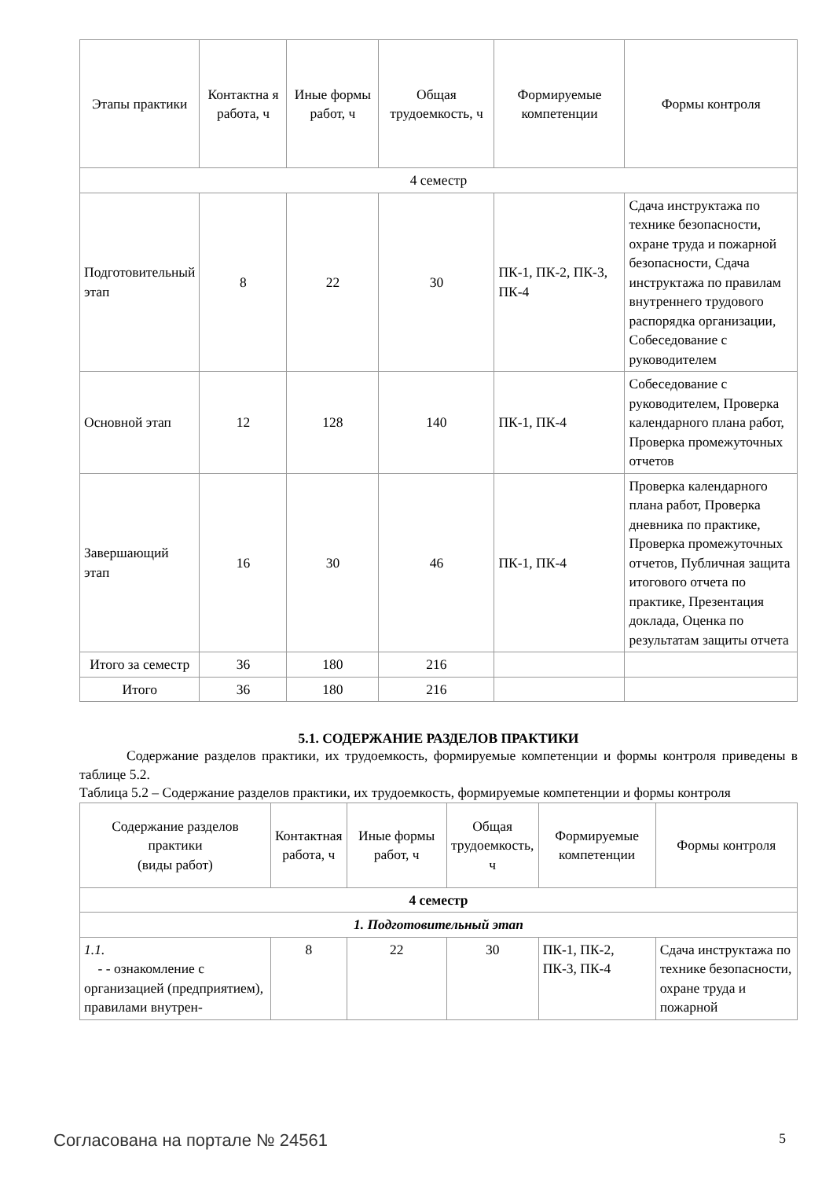| Этапы практики | Контактна я работа, ч | Иные формы работ, ч | Общая трудоемкость, ч | Формируемые компетенции | Формы контроля |
| --- | --- | --- | --- | --- | --- |
| 4 семестр | | | | | |
| Подготовительный этап | 8 | 22 | 30 | ПК-1, ПК-2, ПК-3, ПК-4 | Сдача инструктажа по технике безопасности, охране труда и пожарной безопасности, Сдача инструктажа по правилам внутреннего трудового распорядка организации, Собеседование с руководителем |
| Основной этап | 12 | 128 | 140 | ПК-1, ПК-4 | Собеседование с руководителем, Проверка календарного плана работ, Проверка промежуточных отчетов |
| Завершающий этап | 16 | 30 | 46 | ПК-1, ПК-4 | Проверка календарного плана работ, Проверка дневника по практике, Проверка промежуточных отчетов, Публичная защита итогового отчета по практике, Презентация доклада, Оценка по результатам защиты отчета |
| Итого за семестр | 36 | 180 | 216 | | |
| Итого | 36 | 180 | 216 | | |
5.1. СОДЕРЖАНИЕ РАЗДЕЛОВ ПРАКТИКИ
Содержание разделов практики, их трудоемкость, формируемые компетенции и формы контроля приведены в таблице 5.2.
Таблица 5.2 – Содержание разделов практики, их трудоемкость, формируемые компетенции и формы контроля
| Содержание разделов практики (виды работ) | Контактная работа, ч | Иные формы работ, ч | Общая трудоемкость, ч | Формируемые компетенции | Формы контроля |
| --- | --- | --- | --- | --- | --- |
| 4 семестр | | | | | |
| 1. Подготовительный этап | | | | | |
| 1.1. - - ознакомление с организацией (предприятием), правилами внутрен- | 8 | 22 | 30 | ПК-1, ПК-2, ПК-3, ПК-4 | Сдача инструктажа по технике безопасности, охране труда и пожарной |
Согласована на портале № 24561 5